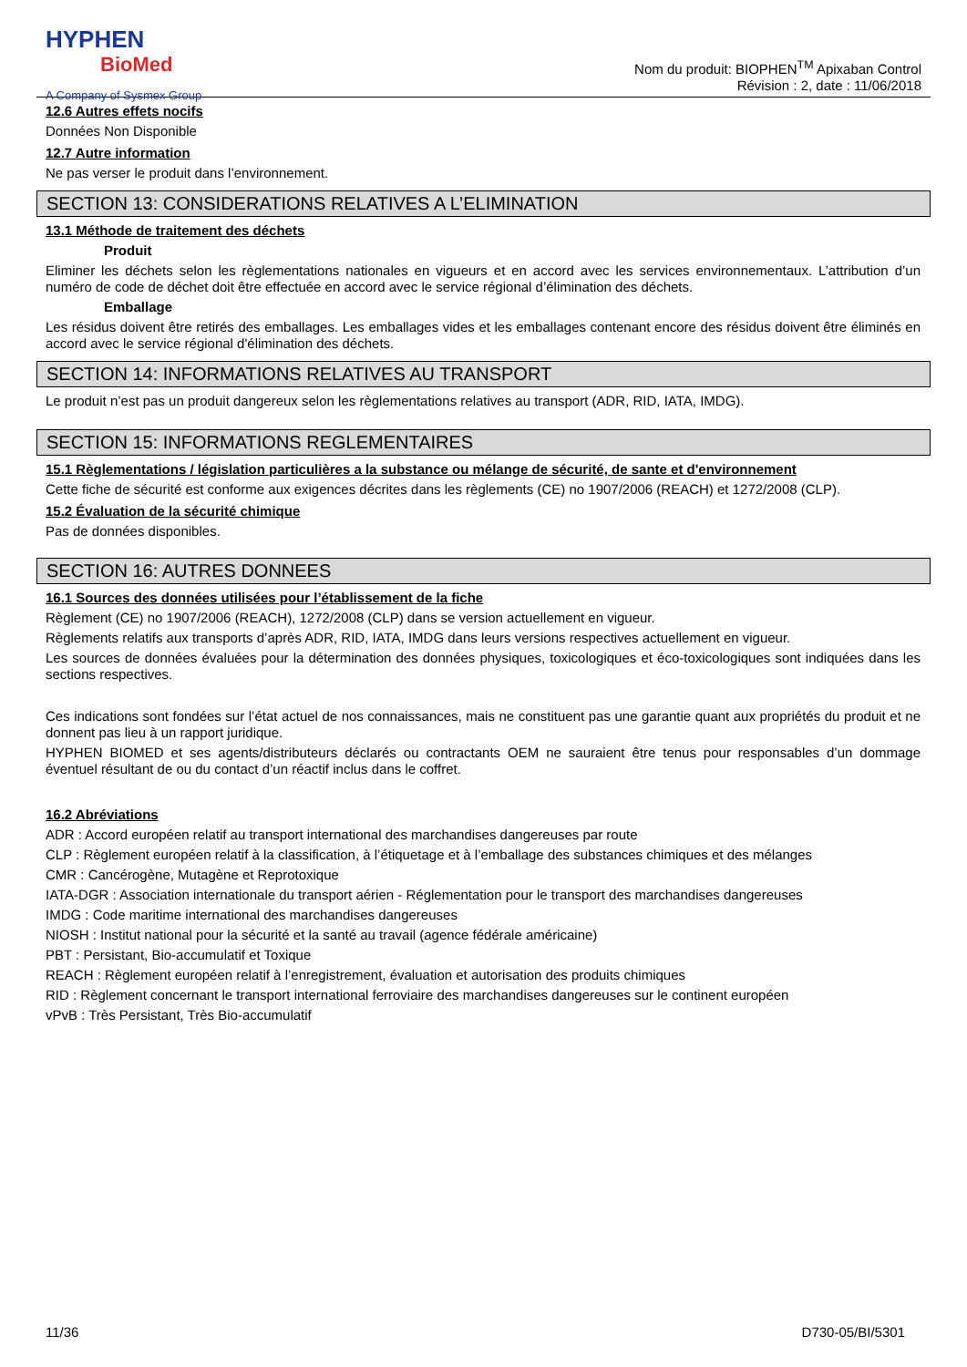HYPHEN
BioMed
A Company of Sysmex Group
Nom du produit: BIOPHEN<sup>TM</sup> Apixaban Control
Révision : 2, date : 11/06/2018
12.6 Autres effets nocifs
Données Non Disponible
12.7 Autre information
Ne pas verser le produit dans l’environnement.
SECTION 13: CONSIDERATIONS RELATIVES A L’ELIMINATION
13.1 Méthode de traitement des déchets
Produit
Eliminer les déchets selon les règlementations nationales en vigueurs et en accord avec les services environnementaux. L’attribution d’un numéro de code de déchet doit être effectuée en accord avec le service régional d’élimination des déchets.
Emballage
Les résidus doivent être retirés des emballages. Les emballages vides et les emballages contenant encore des résidus doivent être éliminés en accord avec le service régional d'élimination des déchets.
SECTION 14: INFORMATIONS RELATIVES AU TRANSPORT
Le produit n’est pas un produit dangereux selon les règlementations relatives au transport (ADR, RID, IATA, IMDG).
SECTION 15: INFORMATIONS REGLEMENTAIRES
15.1 Règlementations / législation particulières a la substance ou mélange de sécurité, de sante et d'environnement
Cette fiche de sécurité est conforme aux exigences décrites dans les règlements (CE) no 1907/2006 (REACH) et 1272/2008 (CLP).
15.2 Évaluation de la sécurité chimique
Pas de données disponibles.
SECTION 16: AUTRES DONNEES
16.1 Sources des données utilisées pour l’établissement de la fiche
Règlement (CE) no 1907/2006 (REACH), 1272/2008 (CLP) dans se version actuellement en vigueur.
Règlements relatifs aux transports d’après ADR, RID, IATA, IMDG dans leurs versions respectives actuellement en vigueur.
Les sources de données évaluées pour la détermination des données physiques, toxicologiques et éco-toxicologiques sont indiquées dans les sections respectives.
Ces indications sont fondées sur l’état actuel de nos connaissances, mais ne constituent pas une garantie quant aux propriétés du produit et ne donnent pas lieu à un rapport juridique.
HYPHEN BIOMED et ses agents/distributeurs déclarés ou contractants OEM ne sauraient être tenus pour responsables d’un dommage éventuel résultant de ou du contact d’un réactif inclus dans le coffret.
16.2 Abréviations
ADR : Accord européen relatif au transport international des marchandises dangereuses par route
CLP : Règlement européen relatif à la classification, à l’étiquetage et à l’emballage des substances chimiques et des mélanges
CMR : Cancérogène, Mutagène et Reprotoxique
IATA-DGR : Association internationale du transport aérien - Réglementation pour le transport des marchandises dangereuses
IMDG : Code maritime international des marchandises dangereuses
NIOSH : Institut national pour la sécurité et la santé au travail (agence fédérale américaine)
PBT : Persistant, Bio-accumulatif et Toxique
REACH : Règlement européen relatif à l’enregistrement, évaluation et autorisation des produits chimiques
RID : Règlement concernant le transport international ferroviaire des marchandises dangereuses sur le continent européen
vPvB : Très Persistant, Très Bio-accumulatif
11/36 D730-05/BI/5301